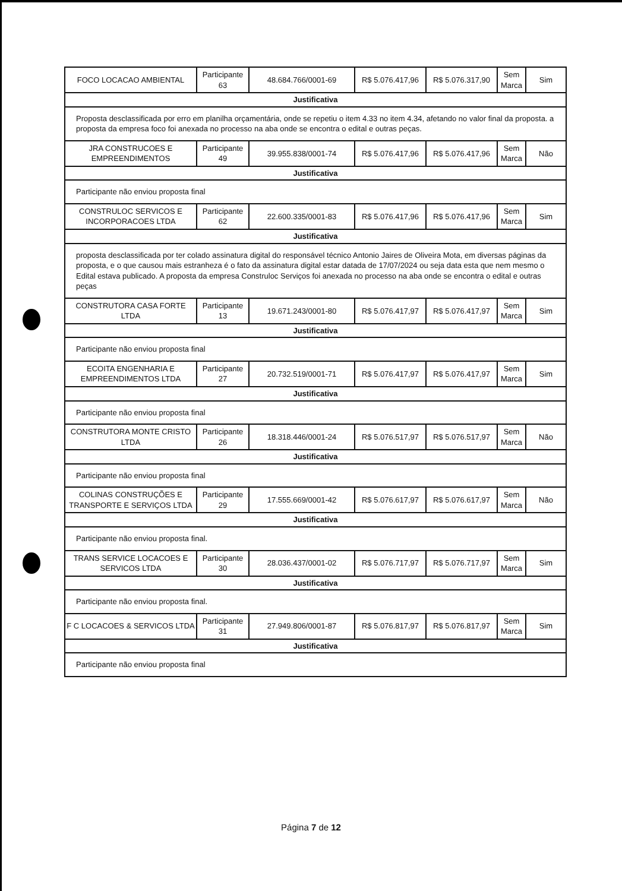| FOCO LOCACAO AMBIENTAL | Participante 63 | 48.684.766/0001-69 | R$ 5.076.417,96 | R$ 5.076.317,90 | Sem Marca | Sim |
| Justificativa | | | | | | |
| Proposta desclassificada por erro em planilha orçamentária, onde se repetiu o item 4.33 no item 4.34, afetando no valor final da proposta. a proposta da empresa foco foi anexada no processo na aba onde se encontra o edital e outras peças. | | | | | | |
| JRA CONSTRUCOES E EMPREENDIMENTOS | Participante 49 | 39.955.838/0001-74 | R$ 5.076.417,96 | R$ 5.076.417,96 | Sem Marca | Não |
| Justificativa | | | | | | |
| Participante não enviou proposta final | | | | | | |
| CONSTRULOC SERVICOS E INCORPORACOES LTDA | Participante 62 | 22.600.335/0001-83 | R$ 5.076.417,96 | R$ 5.076.417,96 | Sem Marca | Sim |
| Justificativa | | | | | | |
| proposta desclassificada por ter colado assinatura digital do responsável técnico Antonio Jaires de Oliveira Mota, em diversas páginas da proposta, e o que causou mais estranheza é o fato da assinatura digital estar datada de 17/07/2024 ou seja data esta que nem mesmo o Edital estava publicado. A proposta da empresa Construloc Serviços foi anexada no processo na aba onde se encontra o edital e outras peças | | | | | | |
| CONSTRUTORA CASA FORTE LTDA | Participante 13 | 19.671.243/0001-80 | R$ 5.076.417,97 | R$ 5.076.417,97 | Sem Marca | Sim |
| Justificativa | | | | | | |
| Participante não enviou proposta final | | | | | | |
| ECOITA ENGENHARIA E EMPREENDIMENTOS LTDA | Participante 27 | 20.732.519/0001-71 | R$ 5.076.417,97 | R$ 5.076.417,97 | Sem Marca | Sim |
| Justificativa | | | | | | |
| Participante não enviou proposta final | | | | | | |
| CONSTRUTORA MONTE CRISTO LTDA | Participante 26 | 18.318.446/0001-24 | R$ 5.076.517,97 | R$ 5.076.517,97 | Sem Marca | Não |
| Justificativa | | | | | | |
| Participante não enviou proposta final | | | | | | |
| COLINAS CONSTRUÇÕES E TRANSPORTE E SERVIÇOS LTDA | Participante 29 | 17.555.669/0001-42 | R$ 5.076.617,97 | R$ 5.076.617,97 | Sem Marca | Não |
| Justificativa | | | | | | |
| Participante não enviou proposta final. | | | | | | |
| TRANS SERVICE LOCACOES E SERVICOS LTDA | Participante 30 | 28.036.437/0001-02 | R$ 5.076.717,97 | R$ 5.076.717,97 | Sem Marca | Sim |
| Justificativa | | | | | | |
| Participante não enviou proposta final. | | | | | | |
| F C LOCACOES & SERVICOS LTDA | Participante 31 | 27.949.806/0001-87 | R$ 5.076.817,97 | R$ 5.076.817,97 | Sem Marca | Sim |
| Justificativa | | | | | | |
| Participante não enviou proposta final | | | | | | |
Página 7 de 12